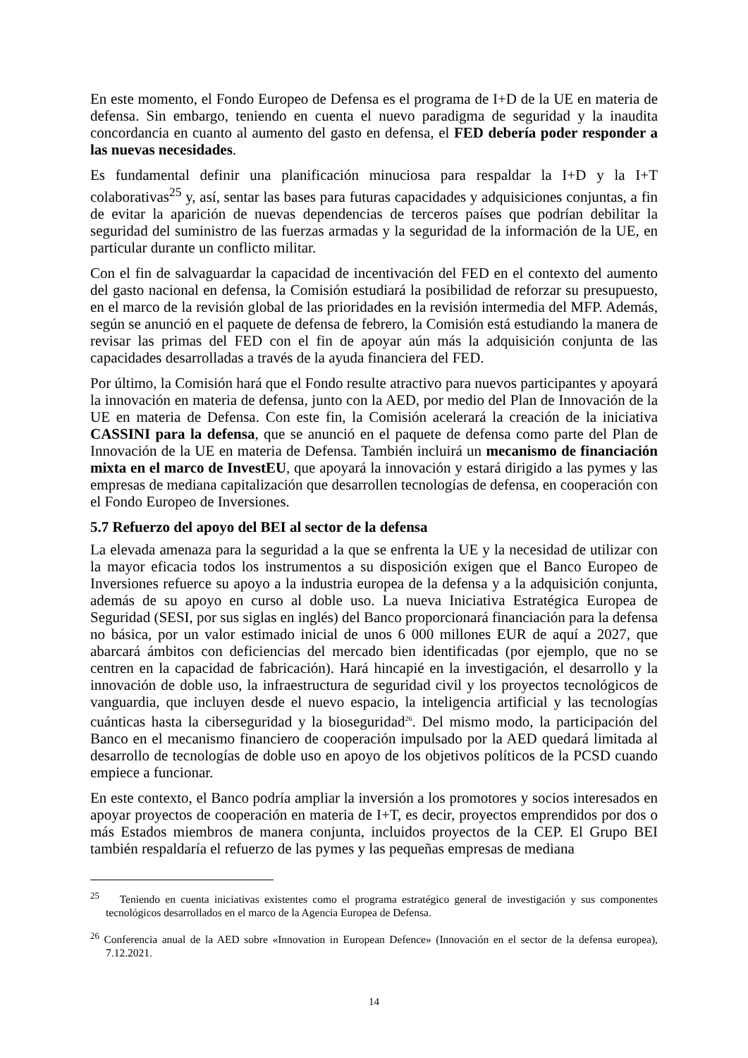En este momento, el Fondo Europeo de Defensa es el programa de I+D de la UE en materia de defensa. Sin embargo, teniendo en cuenta el nuevo paradigma de seguridad y la inaudita concordancia en cuanto al aumento del gasto en defensa, el FED debería poder responder a las nuevas necesidades.
Es fundamental definir una planificación minuciosa para respaldar la I+D y la I+T colaborativas<sup>25</sup> y, así, sentar las bases para futuras capacidades y adquisiciones conjuntas, a fin de evitar la aparición de nuevas dependencias de terceros países que podrían debilitar la seguridad del suministro de las fuerzas armadas y la seguridad de la información de la UE, en particular durante un conflicto militar.
Con el fin de salvaguardar la capacidad de incentivación del FED en el contexto del aumento del gasto nacional en defensa, la Comisión estudiará la posibilidad de reforzar su presupuesto, en el marco de la revisión global de las prioridades en la revisión intermedia del MFP. Además, según se anunció en el paquete de defensa de febrero, la Comisión está estudiando la manera de revisar las primas del FED con el fin de apoyar aún más la adquisición conjunta de las capacidades desarrolladas a través de la ayuda financiera del FED.
Por último, la Comisión hará que el Fondo resulte atractivo para nuevos participantes y apoyará la innovación en materia de defensa, junto con la AED, por medio del Plan de Innovación de la UE en materia de Defensa. Con este fin, la Comisión acelerará la creación de la iniciativa CASSINI para la defensa, que se anunció en el paquete de defensa como parte del Plan de Innovación de la UE en materia de Defensa. También incluirá un mecanismo de financiación mixta en el marco de InvestEU, que apoyará la innovación y estará dirigido a las pymes y las empresas de mediana capitalización que desarrollen tecnologías de defensa, en cooperación con el Fondo Europeo de Inversiones.
5.7 Refuerzo del apoyo del BEI al sector de la defensa
La elevada amenaza para la seguridad a la que se enfrenta la UE y la necesidad de utilizar con la mayor eficacia todos los instrumentos a su disposición exigen que el Banco Europeo de Inversiones refuerce su apoyo a la industria europea de la defensa y a la adquisición conjunta, además de su apoyo en curso al doble uso. La nueva Iniciativa Estratégica Europea de Seguridad (SESI, por sus siglas en inglés) del Banco proporcionará financiación para la defensa no básica, por un valor estimado inicial de unos 6 000 millones EUR de aquí a 2027, que abarcará ámbitos con deficiencias del mercado bien identificadas (por ejemplo, que no se centren en la capacidad de fabricación). Hará hincapié en la investigación, el desarrollo y la innovación de doble uso, la infraestructura de seguridad civil y los proyectos tecnológicos de vanguardia, que incluyen desde el nuevo espacio, la inteligencia artificial y las tecnologías cuánticas hasta la ciberseguridad y la bioseguridad<sup>26</sup>. Del mismo modo, la participación del Banco en el mecanismo financiero de cooperación impulsado por la AED quedará limitada al desarrollo de tecnologías de doble uso en apoyo de los objetivos políticos de la PCSD cuando empiece a funcionar.
En este contexto, el Banco podría ampliar la inversión a los promotores y socios interesados en apoyar proyectos de cooperación en materia de I+T, es decir, proyectos emprendidos por dos o más Estados miembros de manera conjunta, incluidos proyectos de la CEP. El Grupo BEI también respaldaría el refuerzo de las pymes y las pequeñas empresas de mediana
<sup>25</sup> Teniendo en cuenta iniciativas existentes como el programa estratégico general de investigación y sus componentes tecnológicos desarrollados en el marco de la Agencia Europea de Defensa.
<sup>26</sup> Conferencia anual de la AED sobre «Innovation in European Defence» (Innovación en el sector de la defensa europea), 7.12.2021.
14